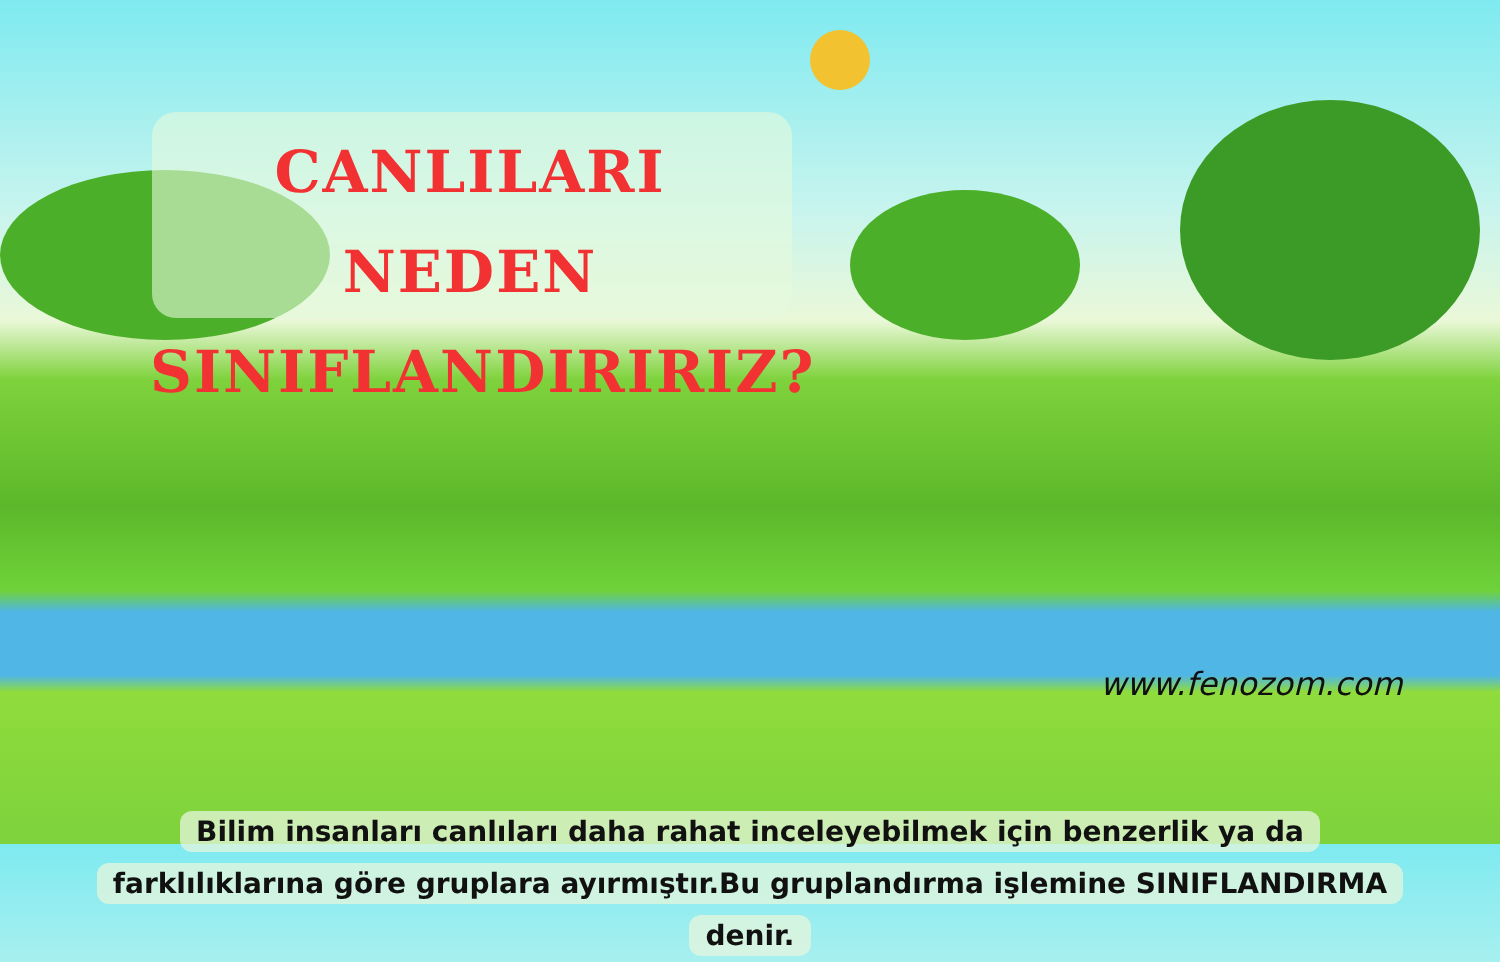CANLILARI NEDEN
SINIFLANDIRIRIZ?
Bilim insanları canlıları daha rahat inceleyebilmek için benzerlik ya da farklılıklarına göre gruplara ayırmıştır.Bu gruplandırma işlemine SINIFLANDIRMA denir.
www.fenozom.com